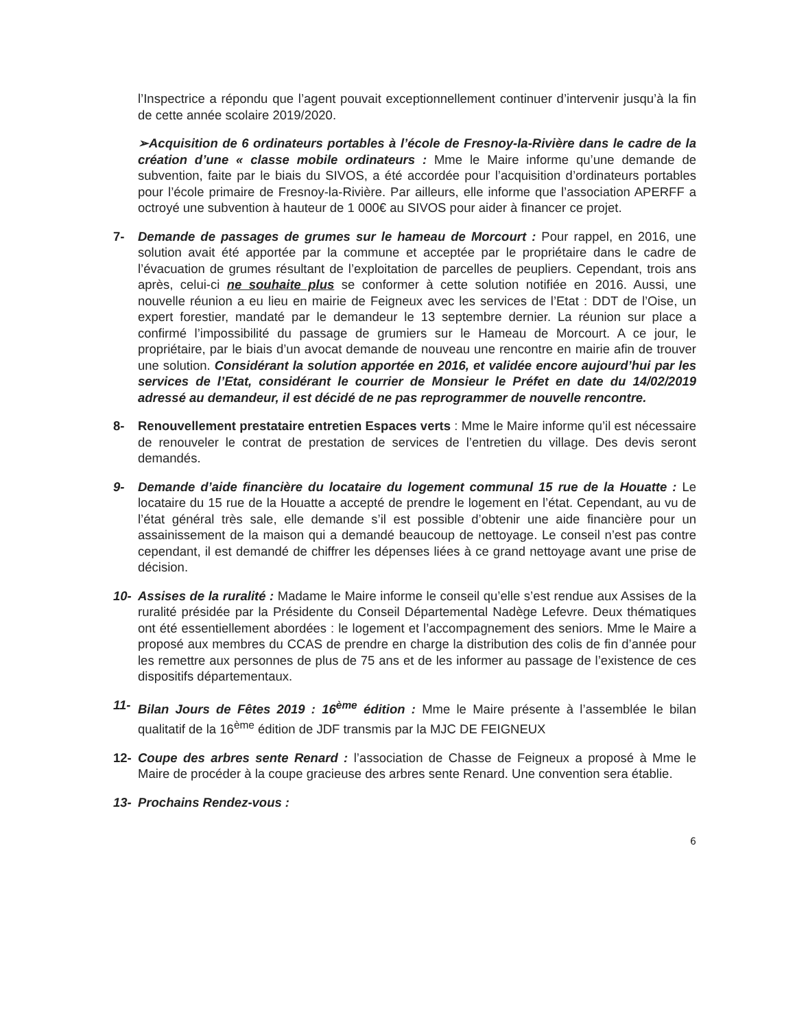l’Inspectrice a répondu que l’agent pouvait exceptionnellement continuer d’intervenir jusqu’à la fin de cette année scolaire 2019/2020.
➢Acquisition de 6 ordinateurs portables à l’école de Fresnoy-la-Rivière dans le cadre de la création d’une « classe mobile ordinateurs : Mme le Maire informe qu’une demande de subvention, faite par le biais du SIVOS, a été accordée pour l’acquisition d’ordinateurs portables pour l’école primaire de Fresnoy-la-Rivière. Par ailleurs, elle informe que l’association APERFF a octroyé une subvention à hauteur de 1 000€ au SIVOS pour aider à financer ce projet.
7- Demande de passages de grumes sur le hameau de Morcourt : Pour rappel, en 2016, une solution avait été apportée par la commune et acceptée par le propriétaire dans le cadre de l’évacuation de grumes résultant de l’exploitation de parcelles de peupliers. Cependant, trois ans après, celui-ci ne souhaite plus se conformer à cette solution notifiée en 2016. Aussi, une nouvelle réunion a eu lieu en mairie de Feigneux avec les services de l’Etat : DDT de l’Oise, un expert forestier, mandaté par le demandeur le 13 septembre dernier. La réunion sur place a confirmé l’impossibilité du passage de grumiers sur le Hameau de Morcourt. A ce jour, le propriétaire, par le biais d’un avocat demande de nouveau une rencontre en mairie afin de trouver une solution. Considérant la solution apportée en 2016, et validée encore aujourd’hui par les services de l’Etat, considérant le courrier de Monsieur le Préfet en date du 14/02/2019 adressé au demandeur, il est décidé de ne pas reprogrammer de nouvelle rencontre.
8- Renouvellement prestataire entretien Espaces verts : Mme le Maire informe qu’il est nécessaire de renouveler le contrat de prestation de services de l’entretien du village. Des devis seront demandés.
9- Demande d’aide financière du locataire du logement communal 15 rue de la Houatte : Le locataire du 15 rue de la Houatte a accepté de prendre le logement en l’état. Cependant, au vu de l’état général très sale, elle demande s’il est possible d’obtenir une aide financière pour un assainissement de la maison qui a demandé beaucoup de nettoyage. Le conseil n’est pas contre cependant, il est demandé de chiffrer les dépenses liées à ce grand nettoyage avant une prise de décision.
10- Assises de la ruralité : Madame le Maire informe le conseil qu’elle s’est rendue aux Assises de la ruralité présidée par la Présidente du Conseil Départemental Nadège Lefevre. Deux thématiques ont été essentiellement abordées : le logement et l’accompagnement des seniors. Mme le Maire a proposé aux membres du CCAS de prendre en charge la distribution des colis de fin d’année pour les remettre aux personnes de plus de 75 ans et de les informer au passage de l’existence de ces dispositifs départementaux.
11- Bilan Jours de Fêtes 2019 : 16<sup>ème</sup> édition : Mme le Maire présente à l’assemblée le bilan qualitatif de la 16<sup>ème</sup> édition de JDF transmis par la MJC DE FEIGNEUX
12- Coupe des arbres sente Renard : l’association de Chasse de Feigneux a proposé à Mme le Maire de procéder à la coupe gracieuse des arbres sente Renard. Une convention sera établie.
13- Prochains Rendez-vous :
6